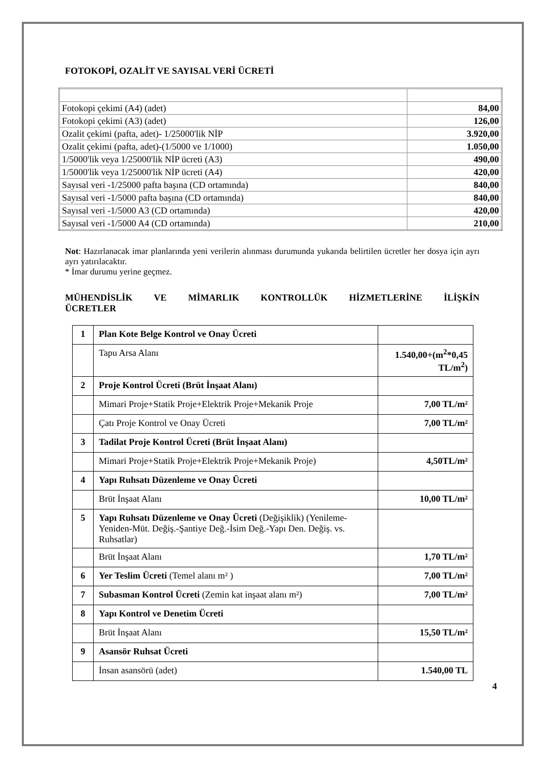FOTOKOPİ, OZALİT VE SAYISAL VERİ ÜCRETİ
| Fotokopi çekimi (A4) (adet) | 84,00 |
| Fotokopi çekimi (A3) (adet) | 126,00 |
| Ozalit çekimi (pafta, adet)- 1/25000'lik NİP | 3.920,00 |
| Ozalit çekimi (pafta, adet)-(1/5000 ve 1/1000) | 1.050,00 |
| 1/5000'lik veya 1/25000'lik NİP ücreti (A3) | 490,00 |
| 1/5000'lik veya 1/25000'lik NİP ücreti (A4) | 420,00 |
| Sayısal veri -1/25000 pafta başına (CD ortamında) | 840,00 |
| Sayısal veri -1/5000 pafta başına (CD ortamında) | 840,00 |
| Sayısal veri -1/5000 A3 (CD ortamında) | 420,00 |
| Sayısal veri -1/5000 A4 (CD ortamında) | 210,00 |
Not: Hazırlanacak imar planlarında yeni verilerin alınması durumunda yukarıda belirtilen ücretler her dosya için ayrı ayrı yatırılacaktır.
* İmar durumu yerine geçmez.
MÜHENDİSLİK VE MİMARLIK KONTROLLÜK HİZMETLERİNE İLİŞKİN ÜCRETLER
| 1 | Plan Kote Belge Kontrol ve Onay Ücreti | |
| | Tapu Arsa Alanı | 1.540,00+(m<sup>2</sup>*0,45 TL/m<sup>2</sup>) |
| 2 | Proje Kontrol Ücreti (Brüt İnşaat Alanı) | |
| | Mimari Proje+Statik Proje+Elektrik Proje+Mekanik Proje | 7,00 TL/m² |
| | Çatı Proje Kontrol ve Onay Ücreti | 7,00 TL/m² |
| 3 | Tadilat Proje Kontrol Ücreti (Brüt İnşaat Alanı) | |
| | Mimari Proje+Statik Proje+Elektrik Proje+Mekanik Proje) | 4,50TL/m² |
| 4 | Yapı Ruhsatı Düzenleme ve Onay Ücreti | |
| | Brüt İnşaat Alanı | 10,00 TL/m² |
| 5 | Yapı Ruhsatı Düzenleme ve Onay Ücreti (Değişiklik) (Yenileme-Yeniden-Müt. Değiş.-Şantiye Değ.-İsim Değ.-Yapı Den. Değiş. vs. Ruhsatlar) | |
| | Brüt İnşaat Alanı | 1,70 TL/m² |
| 6 | Yer Teslim Ücreti (Temel alanı m² ) | 7,00 TL/m² |
| 7 | Subasman Kontrol Ücreti (Zemin kat inşaat alanı m²) | 7,00 TL/m² |
| 8 | Yapı Kontrol ve Denetim Ücreti | |
| | Brüt İnşaat Alanı | 15,50 TL/m² |
| 9 | Asansör Ruhsat Ücreti | |
| | İnsan asansörü (adet) | 1.540,00 TL |
4